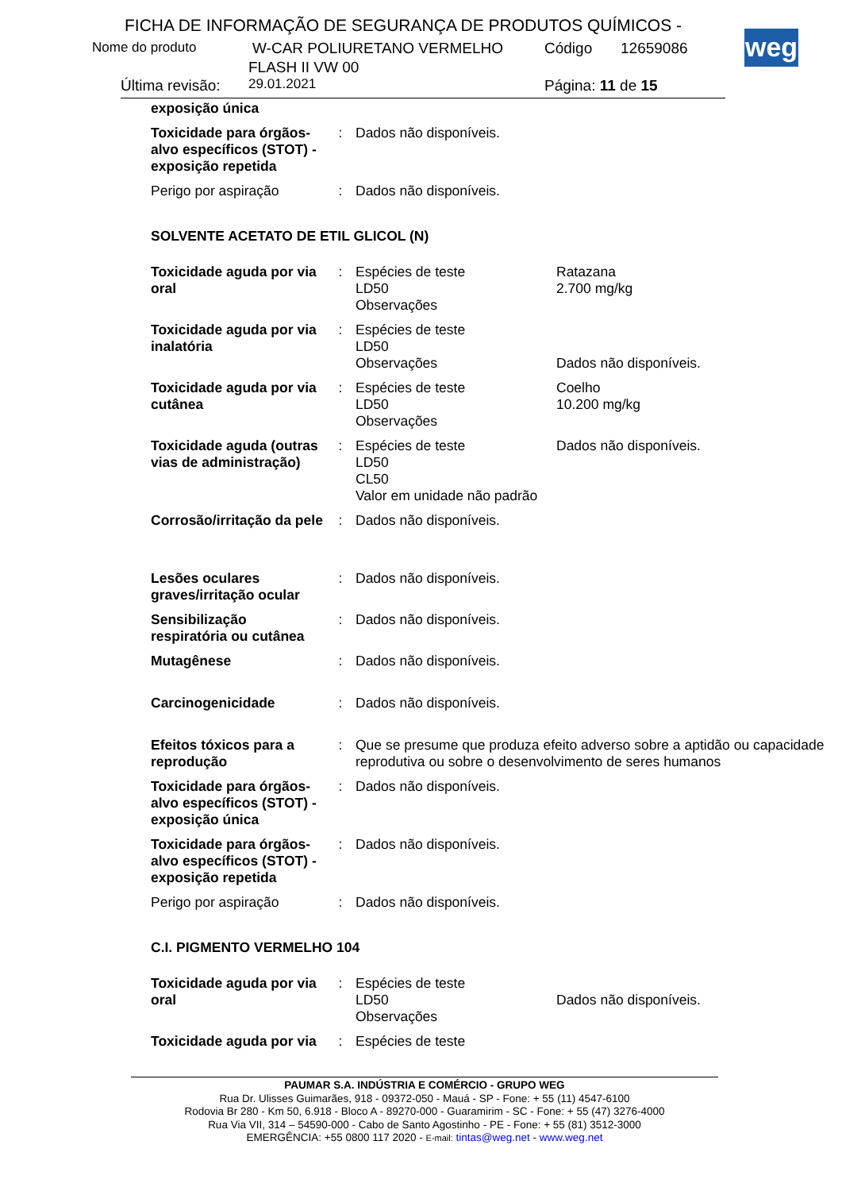FICHA DE INFORMAÇÃO DE SEGURANÇA DE PRODUTOS QUÍMICOS -
Nome do produto W-CAR POLIURETANO VERMELHO Código 12659086
FLASH II VW 00
Última revisão: 29.01.2021 Página: 11 de 15
weg
| exposição única | | | |
| Toxicidade para órgãos-alvo específicos (STOT) - exposição repetida | : | Dados não disponíveis. | |
| Perigo por aspiração | : | Dados não disponíveis. | |
| SOLVENTE ACETATO DE ETIL GLICOL (N) | | | |
| Toxicidade aguda por via oral | : | Espécies de teste LD50 Observações | Ratazana 2.700 mg/kg |
| Toxicidade aguda por via inalatória | : | Espécies de teste LD50 Observações | Dados não disponíveis. |
| Toxicidade aguda por via cutânea | : | Espécies de teste LD50 Observações | Coelho 10.200 mg/kg |
| Toxicidade aguda (outras vias de administração) | : | Espécies de teste LD50 CL50 Valor em unidade não padrão | Dados não disponíveis. |
| Corrosão/irritação da pele | : | Dados não disponíveis. | |
| Lesões oculares graves/irritação ocular | : | Dados não disponíveis. | |
| Sensibilização respiratória ou cutânea | : | Dados não disponíveis. | |
| Mutagênese | : | Dados não disponíveis. | |
| Carcinogenicidade | : | Dados não disponíveis. | |
| Efeitos tóxicos para a reprodução | : | Que se presume que produza efeito adverso sobre a aptidão ou capacidade reprodutiva ou sobre o desenvolvimento de seres humanos | |
| Toxicidade para órgãos-alvo específicos (STOT) - exposição única | : | Dados não disponíveis. | |
| Toxicidade para órgãos-alvo específicos (STOT) - exposição repetida | : | Dados não disponíveis. | |
| Perigo por aspiração | : | Dados não disponíveis. | |
| C.I. PIGMENTO VERMELHO 104 | | | |
| Toxicidade aguda por via oral | : | Espécies de teste LD50 Observações | Dados não disponíveis. |
| Toxicidade aguda por via | : | Espécies de teste | |
PAUMAR S.A. INDÚSTRIA E COMÉRCIO - GRUPO WEG
Rua Dr. Ulisses Guimarães, 918 - 09372-050 - Mauá - SP - Fone: + 55 (11) 4547-6100
Rodovia Br 280 - Km 50, 6.918 - Bloco A - 89270-000 - Guaramirim - SC - Fone: + 55 (47) 3276-4000
Rua Via VII, 314 – 54590-000 - Cabo de Santo Agostinho - PE - Fone: + 55 (81) 3512-3000
EMERGÊNCIA: +55 0800 117 2020 - E-mail: tintas@weg.net - www.weg.net